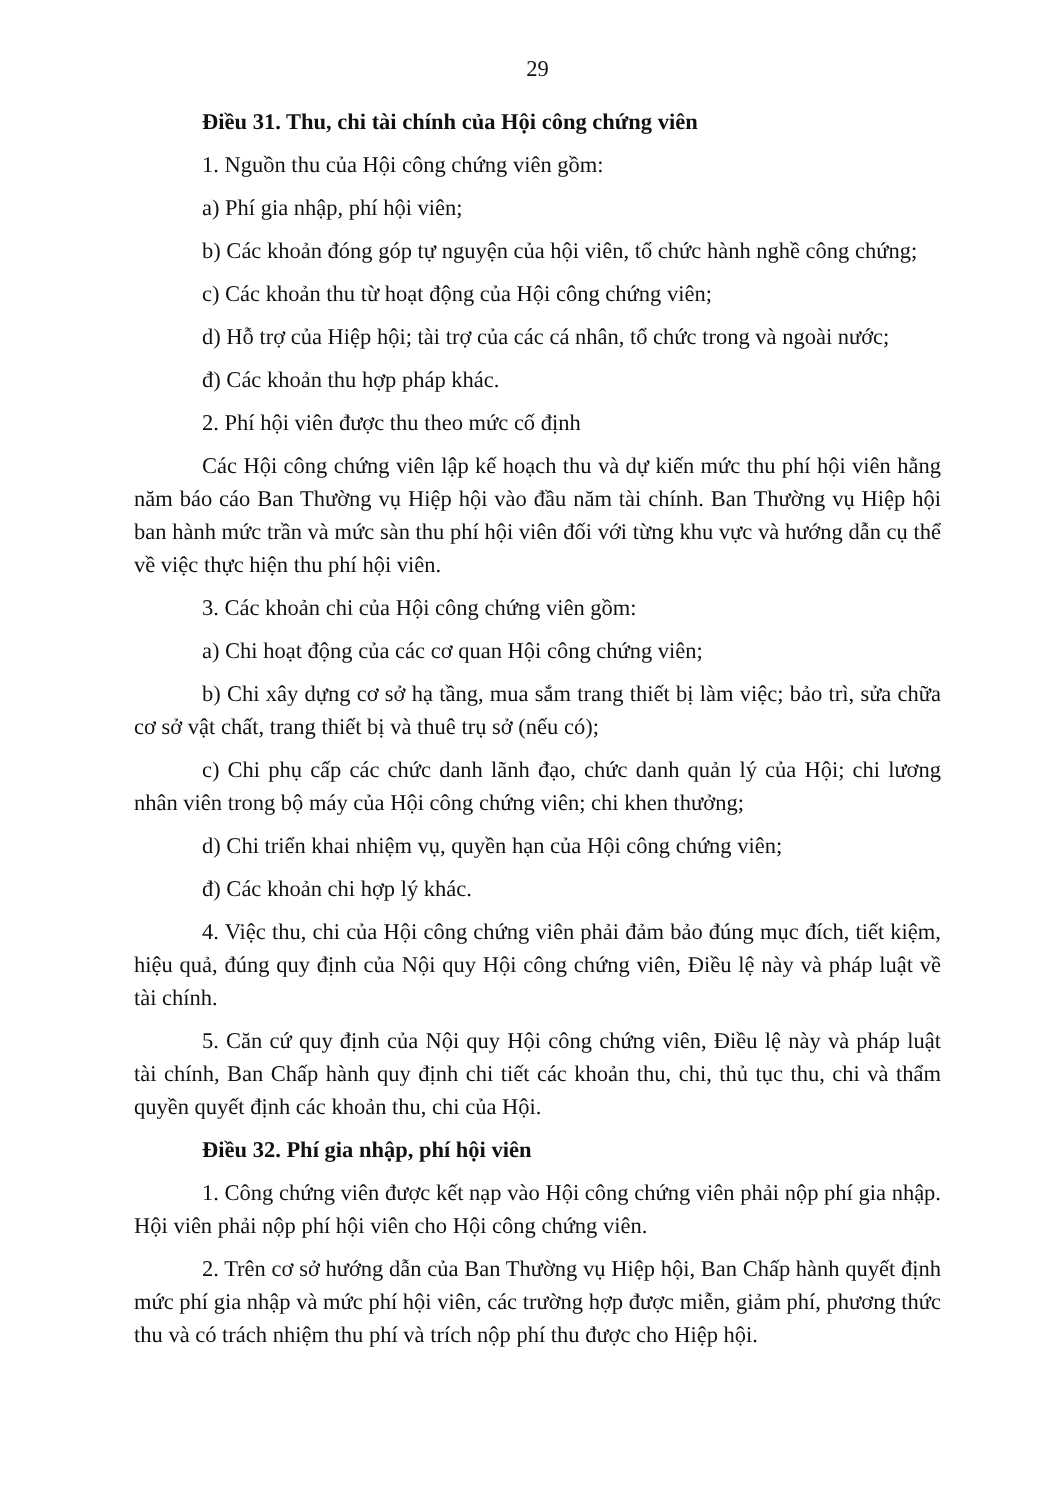29
Điều 31. Thu, chi tài chính của Hội công chứng viên
1. Nguồn thu của Hội công chứng viên gồm:
a) Phí gia nhập, phí hội viên;
b) Các khoản đóng góp tự nguyện của hội viên, tổ chức hành nghề công chứng;
c) Các khoản thu từ hoạt động của Hội công chứng viên;
d) Hỗ trợ của Hiệp hội; tài trợ của các cá nhân, tổ chức trong và ngoài nước;
đ) Các khoản thu hợp pháp khác.
2. Phí hội viên được thu theo mức cố định
Các Hội công chứng viên lập kế hoạch thu và dự kiến mức thu phí hội viên hằng năm báo cáo Ban Thường vụ Hiệp hội vào đầu năm tài chính. Ban Thường vụ Hiệp hội ban hành mức trần và mức sàn thu phí hội viên đối với từng khu vực và hướng dẫn cụ thể về việc thực hiện thu phí hội viên.
3. Các khoản chi của Hội công chứng viên gồm:
a) Chi hoạt động của các cơ quan Hội công chứng viên;
b) Chi xây dựng cơ sở hạ tầng, mua sắm trang thiết bị làm việc; bảo trì, sửa chữa cơ sở vật chất, trang thiết bị và thuê trụ sở (nếu có);
c) Chi phụ cấp các chức danh lãnh đạo, chức danh quản lý của Hội; chi lương nhân viên trong bộ máy của Hội công chứng viên; chi khen thưởng;
d) Chi triển khai nhiệm vụ, quyền hạn của Hội công chứng viên;
đ) Các khoản chi hợp lý khác.
4. Việc thu, chi của Hội công chứng viên phải đảm bảo đúng mục đích, tiết kiệm, hiệu quả, đúng quy định của Nội quy Hội công chứng viên, Điều lệ này và pháp luật về tài chính.
5. Căn cứ quy định của Nội quy Hội công chứng viên, Điều lệ này và pháp luật tài chính, Ban Chấp hành quy định chi tiết các khoản thu, chi, thủ tục thu, chi và thẩm quyền quyết định các khoản thu, chi của Hội.
Điều 32. Phí gia nhập, phí hội viên
1. Công chứng viên được kết nạp vào Hội công chứng viên phải nộp phí gia nhập. Hội viên phải nộp phí hội viên cho Hội công chứng viên.
2. Trên cơ sở hướng dẫn của Ban Thường vụ Hiệp hội, Ban Chấp hành quyết định mức phí gia nhập và mức phí hội viên, các trường hợp được miễn, giảm phí, phương thức thu và có trách nhiệm thu phí và trích nộp phí thu được cho Hiệp hội.